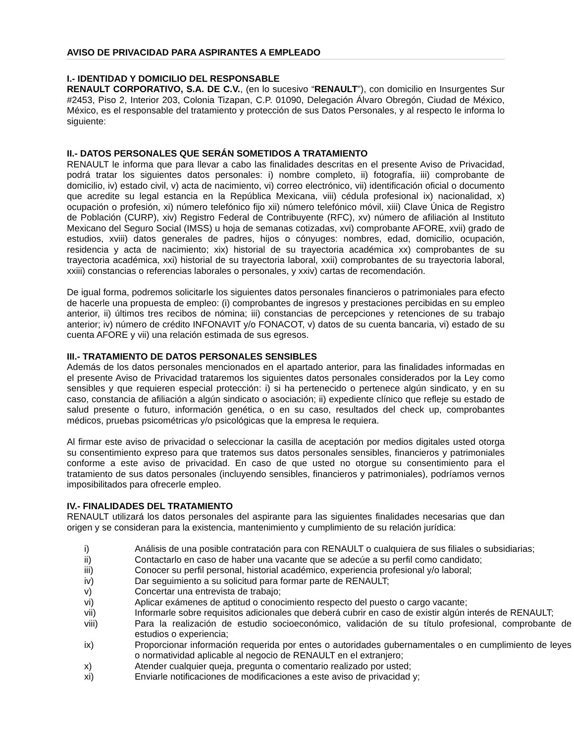AVISO DE PRIVACIDAD PARA ASPIRANTES A EMPLEADO
I.- IDENTIDAD Y DOMICILIO DEL RESPONSABLE
RENAULT CORPORATIVO, S.A. DE C.V., (en lo sucesivo “RENAULT”), con domicilio en Insurgentes Sur #2453, Piso 2, Interior 203, Colonia Tizapan, C.P. 01090, Delegación Álvaro Obregón, Ciudad de México, México, es el responsable del tratamiento y protección de sus Datos Personales, y al respecto le informa lo siguiente:
II.- DATOS PERSONALES QUE SERÁN SOMETIDOS A TRATAMIENTO
RENAULT le informa que para llevar a cabo las finalidades descritas en el presente Aviso de Privacidad, podrá tratar los siguientes datos personales: i) nombre completo, ii) fotografía, iii) comprobante de domicilio, iv) estado civil, v) acta de nacimiento, vi) correo electrónico, vii) identificación oficial o documento que acredite su legal estancia en la República Mexicana, viii) cédula profesional ix) nacionalidad, x) ocupación o profesión, xi) número telefónico fijo xii) número telefónico móvil, xiii) Clave Única de Registro de Población (CURP), xiv) Registro Federal de Contribuyente (RFC), xv) número de afiliación al Instituto Mexicano del Seguro Social (IMSS) u hoja de semanas cotizadas, xvi) comprobante AFORE, xvii) grado de estudios, xviii) datos generales de padres, hijos o cónyuges: nombres, edad, domicilio, ocupación, residencia y acta de nacimiento; xix) historial de su trayectoria académica xx) comprobantes de su trayectoria académica, xxi) historial de su trayectoria laboral, xxii) comprobantes de su trayectoria laboral, xxiii) constancias o referencias laborales o personales, y xxiv) cartas de recomendación.
De igual forma, podremos solicitarle los siguientes datos personales financieros o patrimoniales para efecto de hacerle una propuesta de empleo: (i) comprobantes de ingresos y prestaciones percibidas en su empleo anterior, ii) últimos tres recibos de nómina; iii) constancias de percepciones y retenciones de su trabajo anterior; iv) número de crédito INFONAVIT y/o FONACOT, v) datos de su cuenta bancaria, vi) estado de su cuenta AFORE y vii) una relación estimada de sus egresos.
III.- TRATAMIENTO DE DATOS PERSONALES SENSIBLES
Además de los datos personales mencionados en el apartado anterior, para las finalidades informadas en el presente Aviso de Privacidad trataremos los siguientes datos personales considerados por la Ley como sensibles y que requieren especial protección: i) si ha pertenecido o pertenece algún sindicato, y en su caso, constancia de afiliación a algún sindicato o asociación; ii) expediente clínico que refleje su estado de salud presente o futuro, información genética, o en su caso, resultados del check up, comprobantes médicos, pruebas psicométricas y/o psicológicas que la empresa le requiera.
Al firmar este aviso de privacidad o seleccionar la casilla de aceptación por medios digitales usted otorga su consentimiento expreso para que tratemos sus datos personales sensibles, financieros y patrimoniales conforme a este aviso de privacidad. En caso de que usted no otorgue su consentimiento para el tratamiento de sus datos personales (incluyendo sensibles, financieros y patrimoniales), podríamos vernos imposibilitados para ofrecerle empleo.
IV.- FINALIDADES DEL TRATAMIENTO
RENAULT utilizará los datos personales del aspirante para las siguientes finalidades necesarias que dan origen y se consideran para la existencia, mantenimiento y cumplimiento de su relación jurídica:
| i) | Análisis de una posible contratación para con RENAULT o cualquiera de sus filiales o subsidiarias; |
| ii) | Contactarlo en caso de haber una vacante que se adecúe a su perfil como candidato; |
| iii) | Conocer su perfil personal, historial académico, experiencia profesional y/o laboral; |
| iv) | Dar seguimiento a su solicitud para formar parte de RENAULT; |
| v) | Concertar una entrevista de trabajo; |
| vi) | Aplicar exámenes de aptitud o conocimiento respecto del puesto o cargo vacante; |
| vii) | Informarle sobre requisitos adicionales que deberá cubrir en caso de existir algún interés de RENAULT; |
| viii) | Para la realización de estudio socioeconómico, validación de su título profesional, comprobante de estudios o experiencia; |
| ix) | Proporcionar información requerida por entes o autoridades gubernamentales o en cumplimiento de leyes o normatividad aplicable al negocio de RENAULT en el extranjero; |
| x) | Atender cualquier queja, pregunta o comentario realizado por usted; |
| xi) | Enviarle notificaciones de modificaciones a este aviso de privacidad y; |